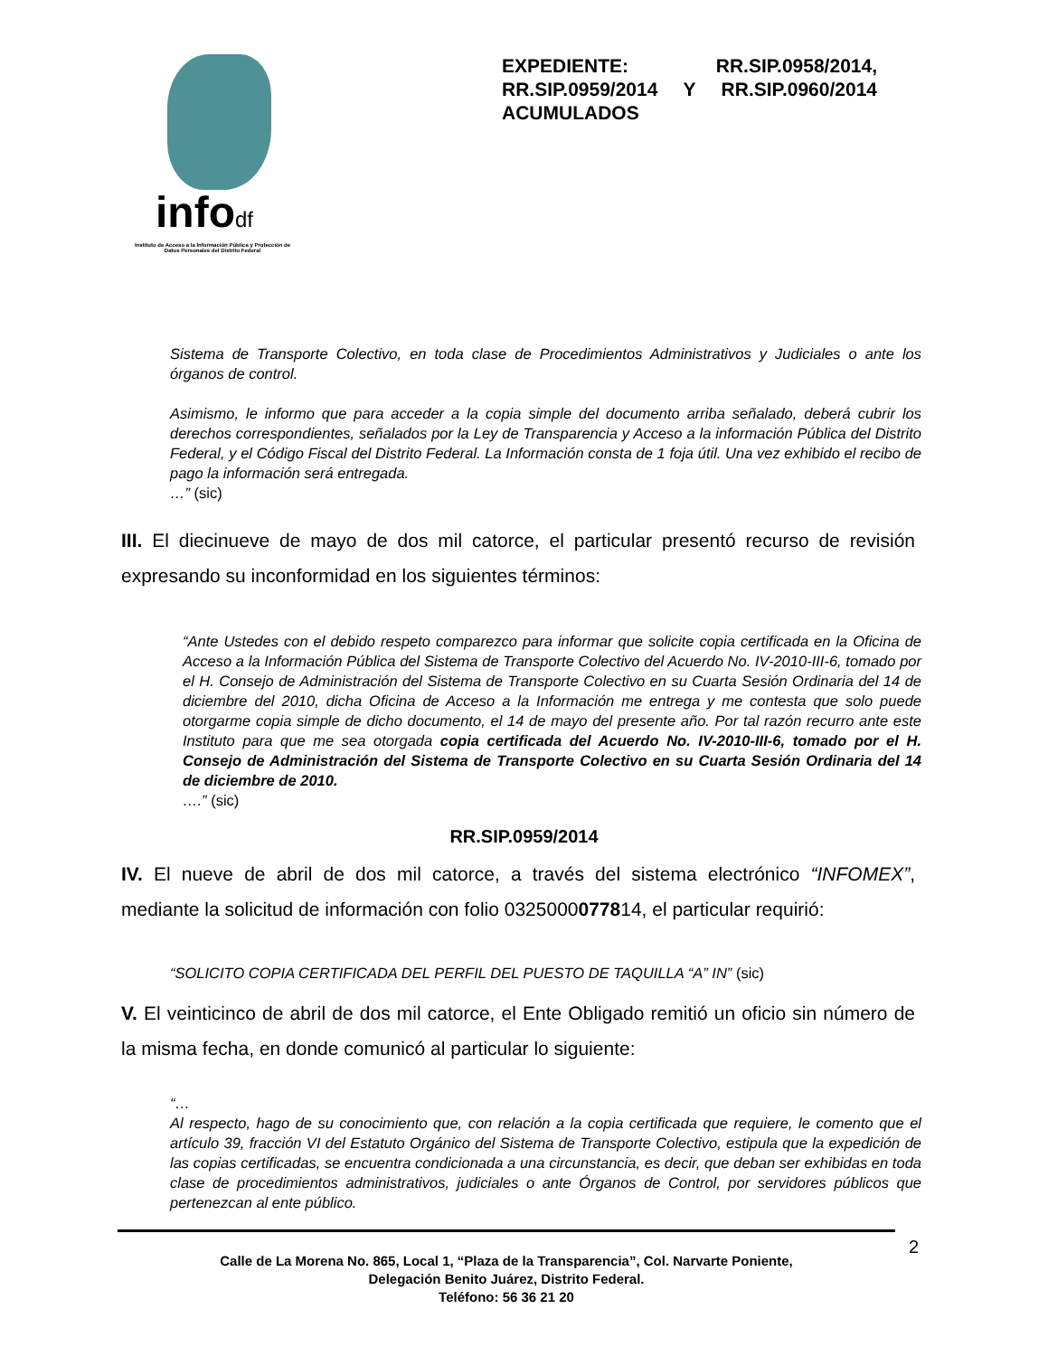infodf
Instituto de Acceso a la Información Pública y Protección de Datos Personales del Distrito Federal
EXPEDIENTE: RR.SIP.0958/2014, RR.SIP.0959/2014 Y RR.SIP.0960/2014 ACUMULADOS
Sistema de Transporte Colectivo, en toda clase de Procedimientos Administrativos y Judiciales o ante los órganos de control.
Asimismo, le informo que para acceder a la copia simple del documento arriba señalado, deberá cubrir los derechos correspondientes, señalados por la Ley de Transparencia y Acceso a la información Pública del Distrito Federal, y el Código Fiscal del Distrito Federal. La Información consta de 1 foja útil. Una vez exhibido el recibo de pago la información será entregada.
…” (sic)
III. El diecinueve de mayo de dos mil catorce, el particular presentó recurso de revisión expresando su inconformidad en los siguientes términos:
“Ante Ustedes con el debido respeto comparezco para informar que solicite copia certificada en la Oficina de Acceso a la Información Pública del Sistema de Transporte Colectivo del Acuerdo No. IV-2010-III-6, tomado por el H. Consejo de Administración del Sistema de Transporte Colectivo en su Cuarta Sesión Ordinaria del 14 de diciembre del 2010, dicha Oficina de Acceso a la Información me entrega y me contesta que solo puede otorgarme copia simple de dicho documento, el 14 de mayo del presente año. Por tal razón recurro ante este Instituto para que me sea otorgada copia certificada del Acuerdo No. IV-2010-III-6, tomado por el H. Consejo de Administración del Sistema de Transporte Colectivo en su Cuarta Sesión Ordinaria del 14 de diciembre de 2010.
….” (sic)
RR.SIP.0959/2014
IV. El nueve de abril de dos mil catorce, a través del sistema electrónico “INFOMEX”, mediante la solicitud de información con folio 0325000077814, el particular requirió:
“SOLICITO COPIA CERTIFICADA DEL PERFIL DEL PUESTO DE TAQUILLA “A” IN” (sic)
V. El veinticinco de abril de dos mil catorce, el Ente Obligado remitió un oficio sin número de la misma fecha, en donde comunicó al particular lo siguiente:
“…
Al respecto, hago de su conocimiento que, con relación a la copia certificada que requiere, le comento que el artículo 39, fracción VI del Estatuto Orgánico del Sistema de Transporte Colectivo, estipula que la expedición de las copias certificadas, se encuentra condicionada a una circunstancia, es decir, que deban ser exhibidas en toda clase de procedimientos administrativos, judiciales o ante Órganos de Control, por servidores públicos que pertenezcan al ente público.
Calle de La Morena No. 865, Local 1, “Plaza de la Transparencia”, Col. Narvarte Poniente,
Delegación Benito Juárez, Distrito Federal.
Teléfono: 56 36 21 20
2